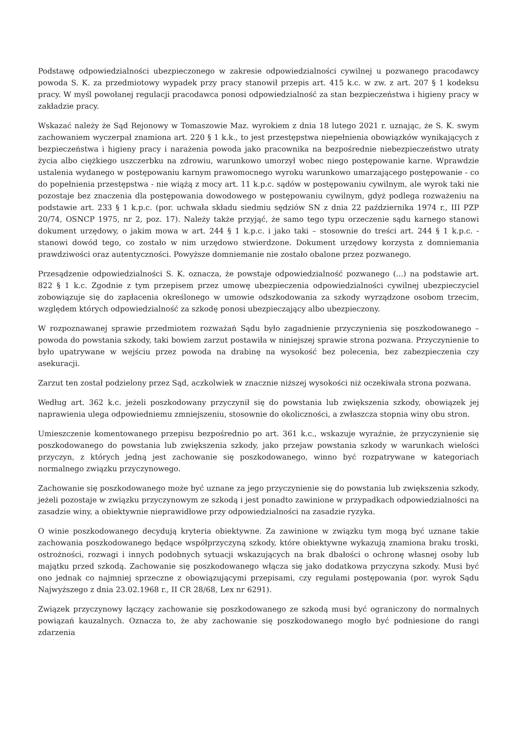Podstawę odpowiedzialności ubezpieczonego w zakresie odpowiedzialności cywilnej u pozwanego pracodawcy powoda S. K. za przedmiotowy wypadek przy pracy stanowił przepis art. 415 k.c. w zw. z art. 207 § 1 kodeksu pracy. W myśl powołanej regulacji pracodawca ponosi odpowiedzialność za stan bezpieczeństwa i higieny pracy w zakładzie pracy.
Wskazać należy że Sąd Rejonowy w Tomaszowie Maz. wyrokiem z dnia 18 lutego 2021 r. uznając, że S. K. swym zachowaniem wyczerpał znamiona art. 220 § 1 k.k., to jest przestępstwa niepełnienia obowiązków wynikających z bezpieczeństwa i higieny pracy i narażenia powoda jako pracownika na bezpośrednie niebezpieczeństwo utraty życia albo ciężkiego uszczerbku na zdrowiu, warunkowo umorzył wobec niego postępowanie karne. Wprawdzie ustalenia wydanego w postępowaniu karnym prawomocnego wyroku warunkowo umarzającego postępowanie - co do popełnienia przestępstwa - nie wiążą z mocy art. 11 k.p.c. sądów w postępowaniu cywilnym, ale wyrok taki nie pozostaje bez znaczenia dla postępowania dowodowego w postępowaniu cywilnym, gdyż podlega rozważeniu na podstawie art. 233 § 1 k.p.c. (por. uchwała składu siedmiu sędziów SN z dnia 22 października 1974 r., III PZP 20/74, OSNCP 1975, nr 2, poz. 17). Należy także przyjąć, że samo tego typu orzeczenie sądu karnego stanowi dokument urzędowy, o jakim mowa w art. 244 § 1 k.p.c. i jako taki – stosownie do treści art. 244 § 1 k.p.c. - stanowi dowód tego, co zostało w nim urzędowo stwierdzone. Dokument urzędowy korzysta z domniemania prawdziwości oraz autentyczności. Powyższe domniemanie nie zostało obalone przez pozwanego.
Przesądzenie odpowiedzialności S. K. oznacza, że powstaje odpowiedzialność pozwanego (...) na podstawie art. 822 § 1 k.c. Zgodnie z tym przepisem przez umowę ubezpieczenia odpowiedzialności cywilnej ubezpieczyciel zobowiązuje się do zapłacenia określonego w umowie odszkodowania za szkody wyrządzone osobom trzecim, względem których odpowiedzialność za szkodę ponosi ubezpieczający albo ubezpieczony.
W rozpoznawanej sprawie przedmiotem rozważań Sądu było zagadnienie przyczynienia się poszkodowanego – powoda do powstania szkody, taki bowiem zarzut postawiła w niniejszej sprawie strona pozwana. Przyczynienie to było upatrywane w wejściu przez powoda na drabinę na wysokość bez polecenia, bez zabezpieczenia czy asekuracji.
Zarzut ten został podzielony przez Sąd, aczkolwiek w znacznie niższej wysokości niż oczekiwała strona pozwana.
Według art. 362 k.c. jeżeli poszkodowany przyczynił się do powstania lub zwiększenia szkody, obowiązek jej naprawienia ulega odpowiedniemu zmniejszeniu, stosownie do okoliczności, a zwłaszcza stopnia winy obu stron.
Umieszczenie komentowanego przepisu bezpośrednio po art. 361 k.c., wskazuje wyraźnie, że przyczynienie się poszkodowanego do powstania lub zwiększenia szkody, jako przejaw powstania szkody w warunkach wielości przyczyn, z których jedną jest zachowanie się poszkodowanego, winno być rozpatrywane w kategoriach normalnego związku przyczynowego.
Zachowanie się poszkodowanego może być uznane za jego przyczynienie się do powstania lub zwiększenia szkody, jeżeli pozostaje w związku przyczynowym ze szkodą i jest ponadto zawinione w przypadkach odpowiedzialności na zasadzie winy, a obiektywnie nieprawidłowe przy odpowiedzialności na zasadzie ryzyka.
O winie poszkodowanego decydują kryteria obiektywne. Za zawinione w związku tym mogą być uznane takie zachowania poszkodowanego będące współprzyczyną szkody, które obiektywne wykazują znamiona braku troski, ostrożności, rozwagi i innych podobnych sytuacji wskazujących na brak dbałości o ochronę własnej osoby lub majątku przed szkodą. Zachowanie się poszkodowanego włącza się jako dodatkowa przyczyna szkody. Musi być ono jednak co najmniej sprzeczne z obowiązującymi przepisami, czy regułami postępowania (por. wyrok Sądu Najwyższego z dnia 23.02.1968 r., II CR 28/68, Lex nr 6291).
Związek przyczynowy łączący zachowanie się poszkodowanego ze szkodą musi być ograniczony do normalnych powiązań kauzalnych. Oznacza to, że aby zachowanie się poszkodowanego mogło być podniesione do rangi zdarzenia